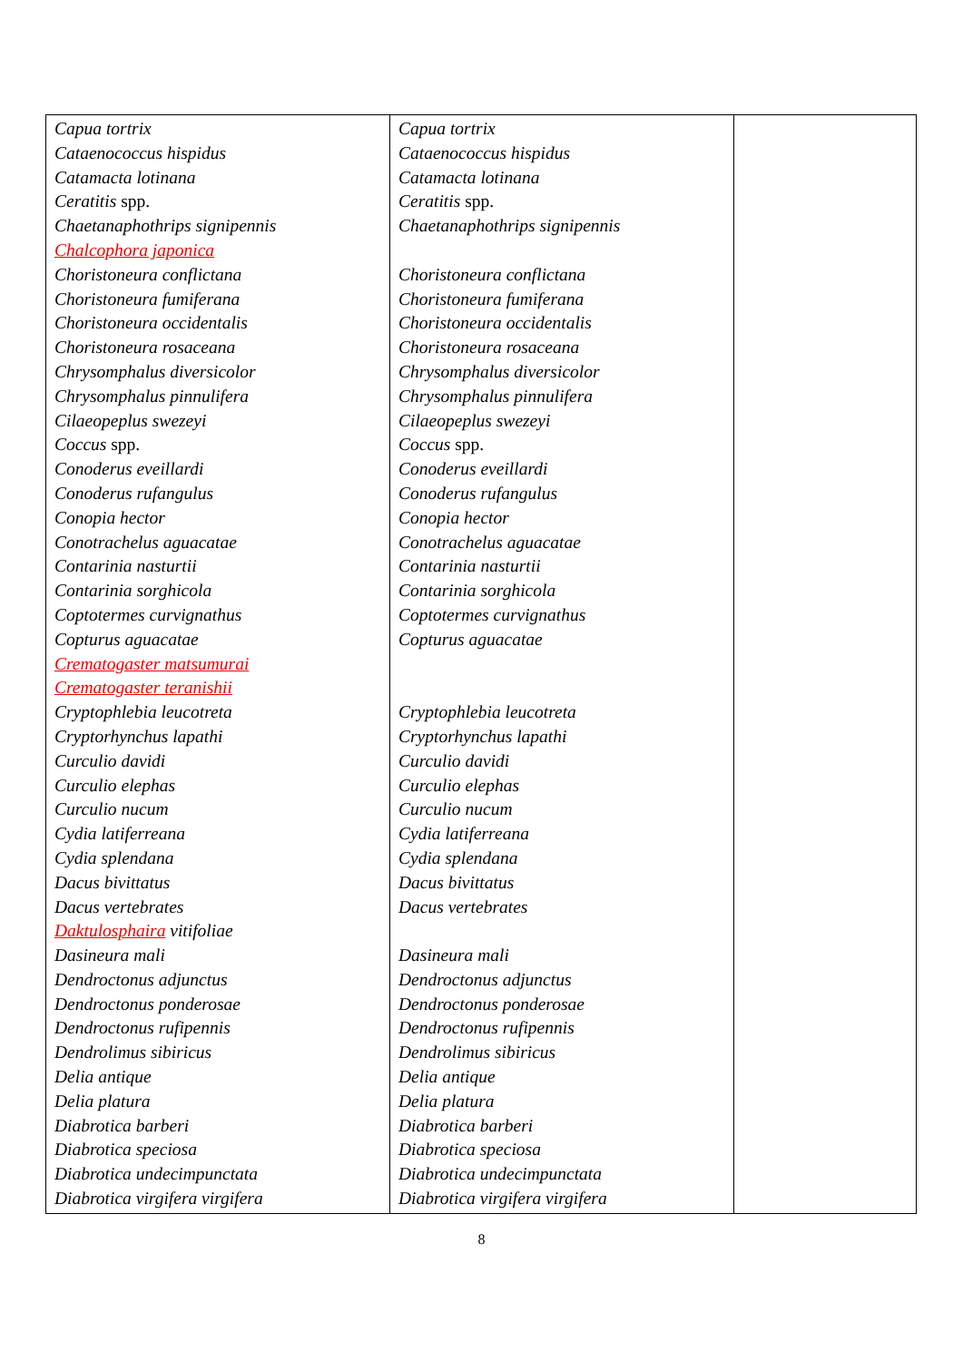| Capua tortrix Cataenococcus hispidus Catamacta lotinana Ceratitis spp. Chaetanaphothrips signipennis Chalcophora japonica Choristoneura conflictana Choristoneura fumiferana Choristoneura occidentalis Choristoneura rosaceana Chrysomphalus diversicolor Chrysomphalus pinnulifera Cilaeopeplus swezeyi Coccus spp. Conoderus eveillardi Conoderus rufangulus Conopia hector Conotrachelus aguacatae Contarinia nasturtii Contarinia sorghicola Coptotermes curvignathus Copturus aguacatae Crematogaster matsumurai Crematogaster teranishii Cryptophlebia leucotreta Cryptorhynchus lapathi Curculio davidi Curculio elephas Curculio nucum Cydia latiferreana Cydia splendana Dacus bivittatus Dacus vertebrates Daktulosphaira vitifoliae Dasineura mali Dendroctonus adjunctus Dendroctonus ponderosae Dendroctonus rufipennis Dendrolimus sibiricus Delia antique Delia platura Diabrotica barberi Diabrotica speciosa Diabrotica undecimpunctata Diabrotica virgifera virgifera | Capua tortrix Cataenococcus hispidus Catamacta lotinana Ceratitis spp. Chaetanaphothrips signipennis Choristoneura conflictana Choristoneura fumiferana Choristoneura occidentalis Choristoneura rosaceana Chrysomphalus diversicolor Chrysomphalus pinnulifera Cilaeopeplus swezeyi Coccus spp. Conoderus eveillardi Conoderus rufangulus Conopia hector Conotrachelus aguacatae Contarinia nasturtii Contarinia sorghicola Coptotermes curvignathus Copturus aguacatae Cryptophlebia leucotreta Cryptorhynchus lapathi Curculio davidi Curculio elephas Curculio nucum Cydia latiferreana Cydia splendana Dacus bivittatus Dacus vertebrates Dasineura mali Dendroctonus adjunctus Dendroctonus ponderosae Dendroctonus rufipennis Dendrolimus sibiricus Delia antique Delia platura Diabrotica barberi Diabrotica speciosa Diabrotica undecimpunctata Diabrotica virgifera virgifera | |
8